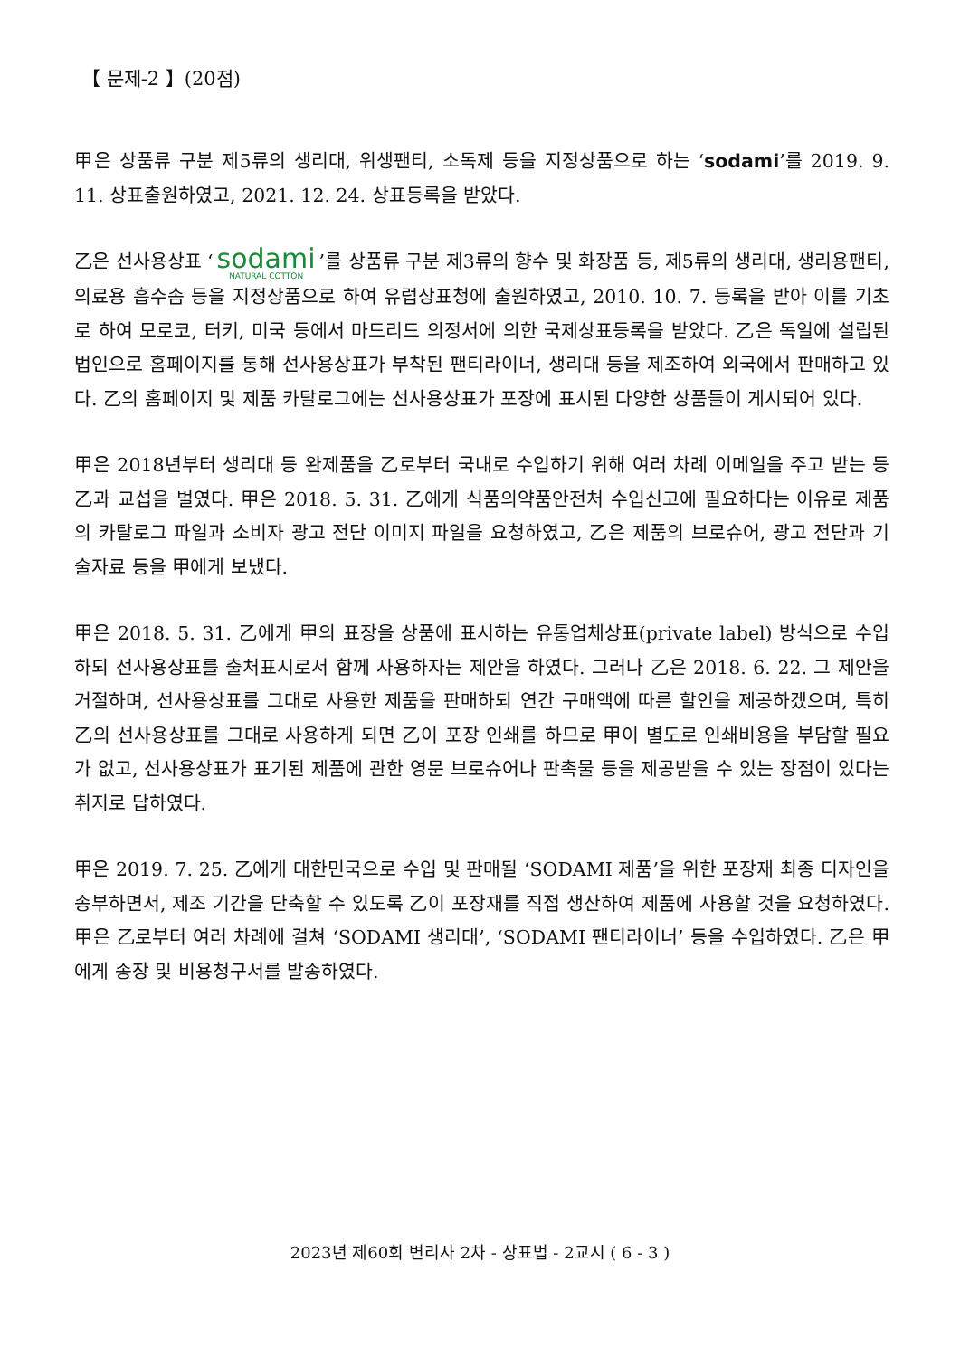【 문제-2 】(20점)
甲은 상품류 구분 제5류의 생리대, 위생팬티, 소독제 등을 지정상품으로 하는 ‘sodami’를 2019. 9. 11. 상표출원하였고, 2021. 12. 24. 상표등록을 받았다.
乙은 선사용상표 ‘sodami NATURAL COTTON’를 상품류 구분 제3류의 향수 및 화장품 등, 제5류의 생리대, 생리용팬티, 의료용 흡수솜 등을 지정상품으로 하여 유럽상표청에 출원하였고, 2010. 10. 7. 등록을 받아 이를 기초로 하여 모로코, 터키, 미국 등에서 마드리드 의정서에 의한 국제상표등록을 받았다. 乙은 독일에 설립된 법인으로 홈페이지를 통해 선사용상표가 부착된 팬티라이너, 생리대 등을 제조하여 외국에서 판매하고 있다. 乙의 홈페이지 및 제품 카탈로그에는 선사용상표가 포장에 표시된 다양한 상품들이 게시되어 있다.
甲은 2018년부터 생리대 등 완제품을 乙로부터 국내로 수입하기 위해 여러 차례 이메일을 주고 받는 등 乙과 교섭을 벌였다. 甲은 2018. 5. 31. 乙에게 식품의약품안전처 수입신고에 필요하다는 이유로 제품의 카탈로그 파일과 소비자 광고 전단 이미지 파일을 요청하였고, 乙은 제품의 브로슈어, 광고 전단과 기술자료 등을 甲에게 보냈다.
甲은 2018. 5. 31. 乙에게 甲의 표장을 상품에 표시하는 유통업체상표(private label) 방식으로 수입하되 선사용상표를 출처표시로서 함께 사용하자는 제안을 하였다. 그러나 乙은 2018. 6. 22. 그 제안을 거절하며, 선사용상표를 그대로 사용한 제품을 판매하되 연간 구매액에 따른 할인을 제공하겠으며, 특히 乙의 선사용상표를 그대로 사용하게 되면 乙이 포장 인쇄를 하므로 甲이 별도로 인쇄비용을 부담할 필요가 없고, 선사용상표가 표기된 제품에 관한 영문 브로슈어나 판촉물 등을 제공받을 수 있는 장점이 있다는 취지로 답하였다.
甲은 2019. 7. 25. 乙에게 대한민국으로 수입 및 판매될 ‘SODAMI 제품’을 위한 포장재 최종 디자인을 송부하면서, 제조 기간을 단축할 수 있도록 乙이 포장재를 직접 생산하여 제품에 사용할 것을 요청하였다. 甲은 乙로부터 여러 차례에 걸쳐 ‘SODAMI 생리대’, ‘SODAMI 팬티라이너’ 등을 수입하였다. 乙은 甲에게 송장 및 비용청구서를 발송하였다.
2023년 제60회 변리사 2차 - 상표법 - 2교시 ( 6 - 3 )